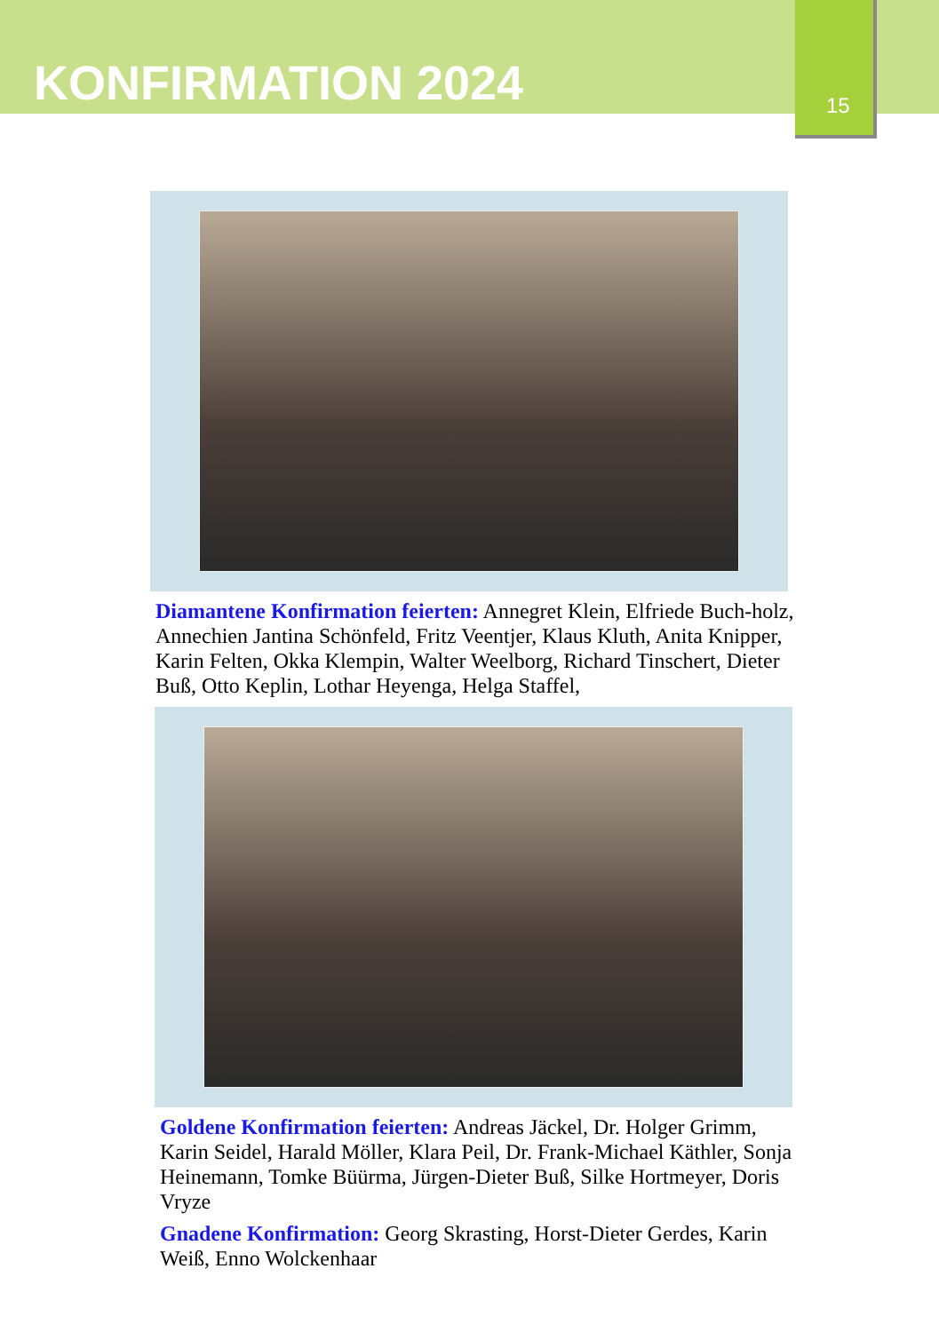KONFIRMATION 2024 15
Diamantene Konfirmation feierten: Annegret Klein, Elfriede Buch-holz, Annechien Jantina Schönfeld, Fritz Veentjer, Klaus Kluth, Anita Knipper, Karin Felten, Okka Klempin, Walter Weelborg, Richard Tinschert, Dieter Buß, Otto Keplin, Lothar Heyenga, Helga Staffel,
Goldene Konfirmation feierten: Andreas Jäckel, Dr. Holger Grimm, Karin Seidel, Harald Möller, Klara Peil, Dr. Frank-Michael Käthler, Sonja Heinemann, Tomke Büürma, Jürgen-Dieter Buß, Silke Hortmeyer, Doris Vryze
Gnadene Konfirmation: Georg Skrasting, Horst-Dieter Gerdes, Karin Weiß, Enno Wolckenhaar